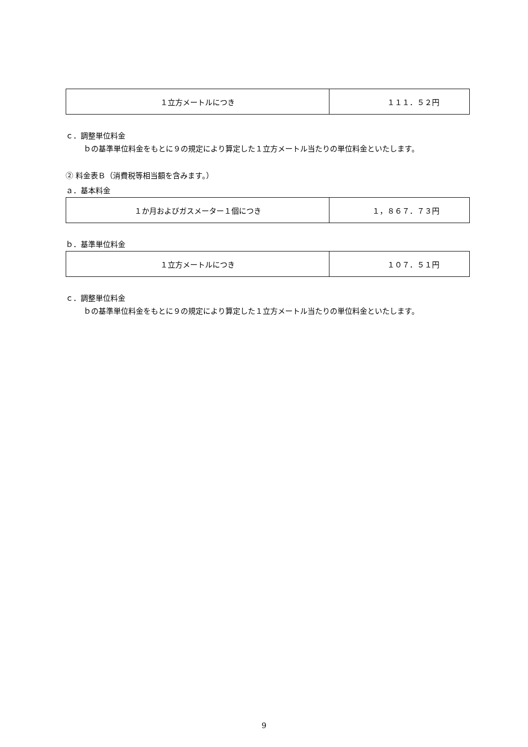| １立方メートルにつき | １１１．５２円 |
ｃ．調整単位料金
ｂの基準単位料金をもとに９の規定により算定した１立方メートル当たりの単位料金といたします。
② 料金表Ｂ（消費税等相当額を含みます。）
ａ．基本料金
| １か月およびガスメーター１個につき | １，８６７．７３円 |
ｂ．基準単位料金
| １立方メートルにつき | １０７．５１円 |
ｃ．調整単位料金
ｂの基準単位料金をもとに９の規定により算定した１立方メートル当たりの単位料金といたします。
9